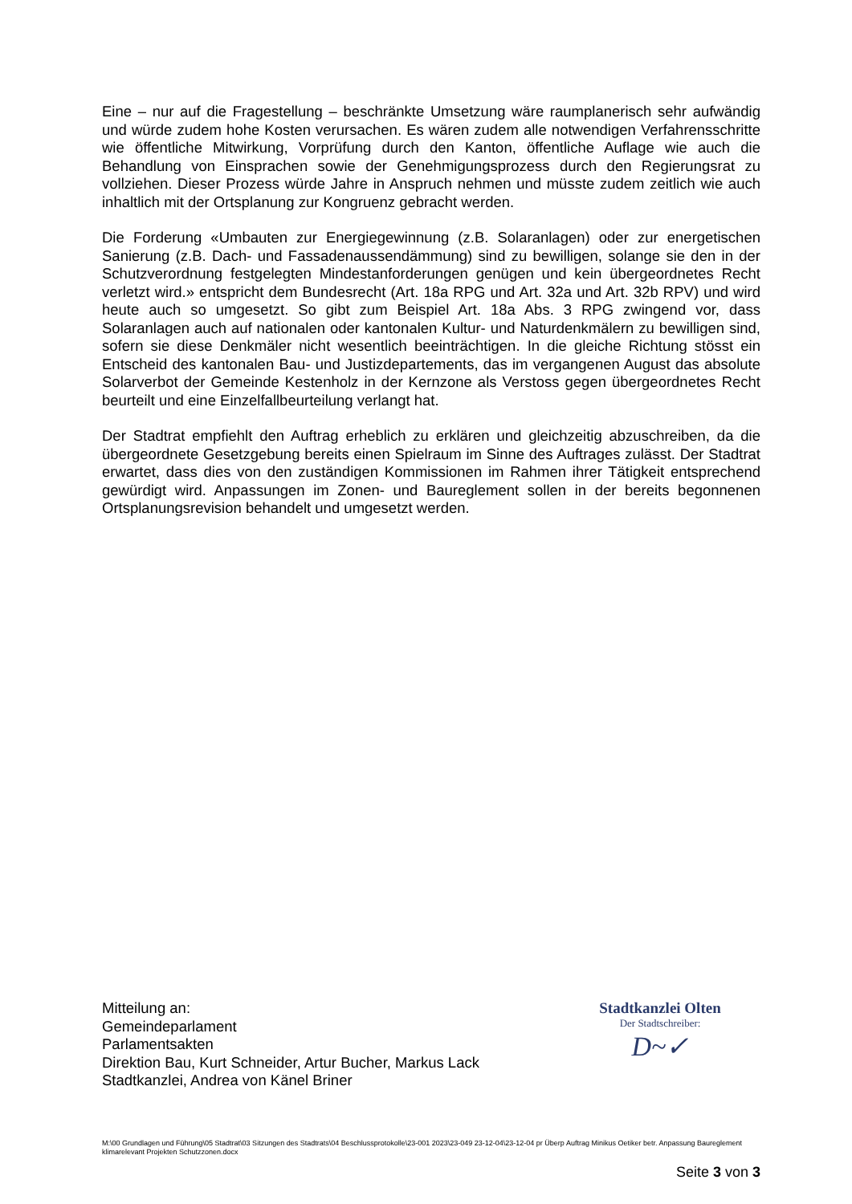Eine – nur auf die Fragestellung – beschränkte Umsetzung wäre raumplanerisch sehr aufwändig und würde zudem hohe Kosten verursachen. Es wären zudem alle notwendigen Verfahrensschritte wie öffentliche Mitwirkung, Vorprüfung durch den Kanton, öffentliche Auflage wie auch die Behandlung von Einsprachen sowie der Genehmigungsprozess durch den Regierungsrat zu vollziehen. Dieser Prozess würde Jahre in Anspruch nehmen und müsste zudem zeitlich wie auch inhaltlich mit der Ortsplanung zur Kongruenz gebracht werden.
Die Forderung «Umbauten zur Energiegewinnung (z.B. Solaranlagen) oder zur energetischen Sanierung (z.B. Dach- und Fassadenaussendämmung) sind zu bewilligen, solange sie den in der Schutzverordnung festgelegten Mindestanforderungen genügen und kein übergeordnetes Recht verletzt wird.» entspricht dem Bundesrecht (Art. 18a RPG und Art. 32a und Art. 32b RPV) und wird heute auch so umgesetzt. So gibt zum Beispiel Art. 18a Abs. 3 RPG zwingend vor, dass Solaranlagen auch auf nationalen oder kantonalen Kultur- und Naturdenkmälern zu bewilligen sind, sofern sie diese Denkmäler nicht wesentlich beeinträchtigen. In die gleiche Richtung stösst ein Entscheid des kantonalen Bau- und Justizdepartements, das im vergangenen August das absolute Solarverbot der Gemeinde Kestenholz in der Kernzone als Verstoss gegen übergeordnetes Recht beurteilt und eine Einzelfallbeurteilung verlangt hat.
Der Stadtrat empfiehlt den Auftrag erheblich zu erklären und gleichzeitig abzuschreiben, da die übergeordnete Gesetzgebung bereits einen Spielraum im Sinne des Auftrages zulässt. Der Stadtrat erwartet, dass dies von den zuständigen Kommissionen im Rahmen ihrer Tätigkeit entsprechend gewürdigt wird. Anpassungen im Zonen- und Baureglement sollen in der bereits begonnenen Ortsplanungsrevision behandelt und umgesetzt werden.
Mitteilung an:
Gemeindeparlament
Parlamentsakten
Direktion Bau, Kurt Schneider, Artur Bucher, Markus Lack
Stadtkanzlei, Andrea von Känel Briner
Stadtkanzlei Olten
Der Stadtschreiber:
D~✓
M:\00 Grundlagen und Führung\05 Stadtrat\03 Sitzungen des Stadtrats\04 Beschlussprotokolle\23-001 2023\23-049 23-12-04\23-12-04 pr Überp Auftrag Minikus Oetiker betr. Anpassung Baureglement klimarelevant Projekten Schutzzonen.docx
Seite 3 von 3